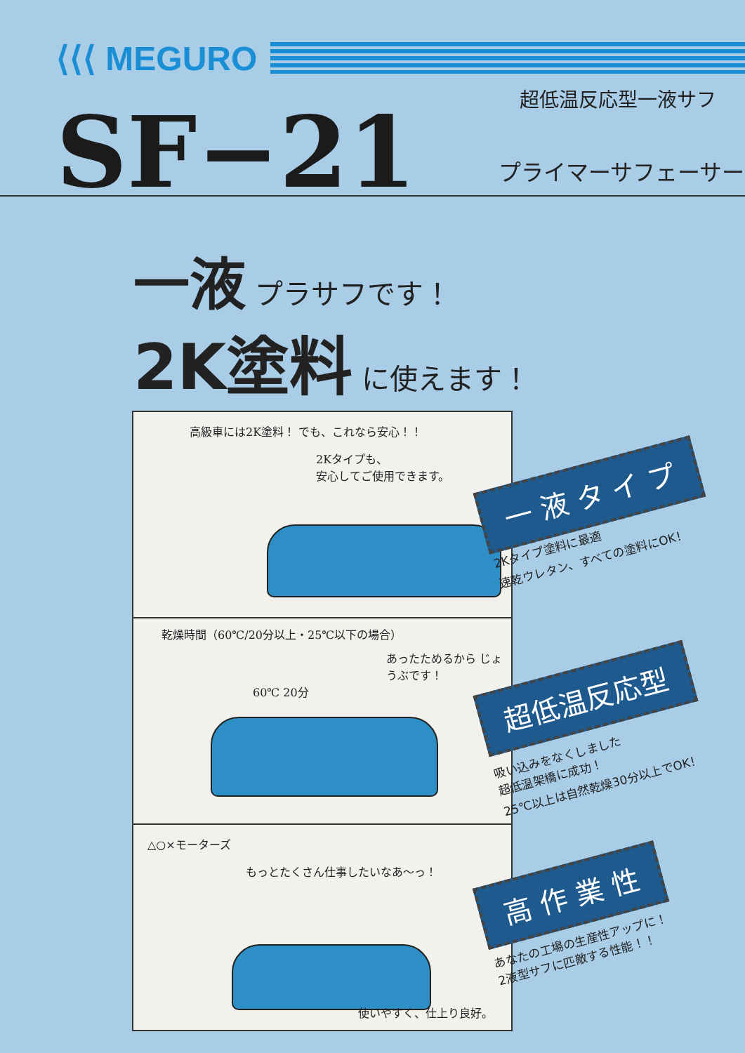⟨⟨⟨ MEGURO
超低温反応型一液サフ
SF−21 プライマーサフェーサー
一液 プラサフです！
2K塗料 に使えます！
高級車には2K塗料！ でも、これなら安心！！
2Kタイプも、
安心してご使用できます。
乾燥時間（60℃/20分以上・25℃以下の場合）
あったためるから じょうぶです！
60℃ 20分
△○×モーターズ
もっとたくさん仕事したいなあ〜っ！
使いやすく、仕上り良好。
一 液 タ イ プ
2Kタイプ塗料に最適
速乾ウレタン、すべての塗料にOK！
超低温反応型
吸い込みをなくしました
超低温架橋に成功！
25℃以上は自然乾燥30分以上でOK！
高 作 業 性
あなたの工場の生産性アップに！
2液型サフに匹敵する性能！！